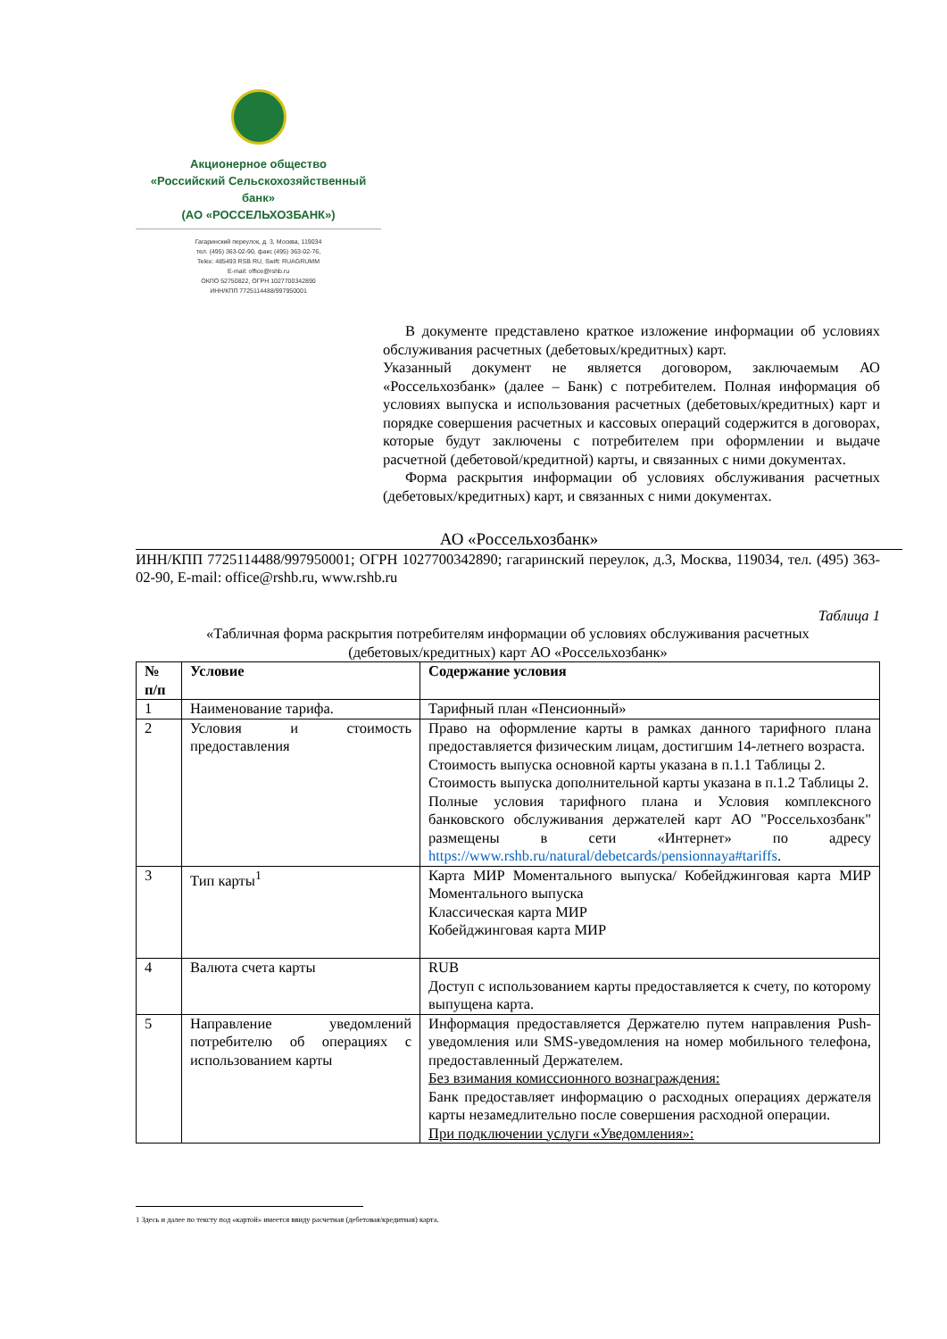Акционерное общество
«Российский Сельскохозяйственный банк»
(АО «РОССЕЛЬХОЗБАНК»)
Гагаринский переулок, д. 3, Москва, 119034
тел. (495) 363-02-90, факс (495) 363-02-76,
Telex: 485493 RSB RU, Swift: RUAGRUMM
E-mail: office@rshb.ru
ОКПО 52750822, ОГРН 1027700342890
ИНН/КПП 7725114488/997950001
В документе представлено краткое изложение информации об условиях обслуживания расчетных (дебетовых/кредитных) карт.
Указанный документ не является договором, заключаемым АО «Россельхозбанк» (далее – Банк) с потребителем. Полная информация об условиях выпуска и использования расчетных (дебетовых/кредитных) карт и порядке совершения расчетных и кассовых операций содержится в договорах, которые будут заключены с потребителем при оформлении и выдаче расчетной (дебетовой/кредитной) карты, и связанных с ними документах.
Форма раскрытия информации об условиях обслуживания расчетных (дебетовых/кредитных) карт, и связанных с ними документах.
АО «Россельхозбанк»
ИНН/КПП 7725114488/997950001; ОГРН 1027700342890; гагаринский переулок, д.3, Москва, 119034, тел. (495) 363-02-90, E-mail: office@rshb.ru, www.rshb.ru
Таблица 1
«Табличная форма раскрытия потребителям информации об условиях обслуживания расчетных (дебетовых/кредитных) карт АО «Россельхозбанк»
| № п/п | Условие | Содержание условия |
| --- | --- | --- |
| 1 | Наименование тарифа. | Тарифный план «Пенсионный» |
| 2 | Условия и стоимость предоставления | Право на оформление карты в рамках данного тарифного плана предоставляется физическим лицам, достигшим 14-летнего возраста. Стоимость выпуска основной карты указана в п.1.1 Таблицы 2. Стоимость выпуска дополнительной карты указана в п.1.2 Таблицы 2. Полные условия тарифного плана и Условия комплексного банковского обслуживания держателей карт АО "Россельхозбанк" размещены в сети «Интернет» по адресу https://www.rshb.ru/natural/debetcards/pensionnaya#tariffs . |
| 3 | Тип карты<sup>1</sup> | Карта МИР Моментального выпуска/ Кобейджинговая карта МИР Моментального выпуска Классическая карта МИР Кобейджинговая карта МИР |
| 4 | Валюта счета карты | RUB Доступ с использованием карты предоставляется к счету, по которому выпущена карта. |
| 5 | Направление уведомлений потребителю об операциях с использованием карты | Информация предоставляется Держателю путем направления Push-уведомления или SMS-уведомления на номер мобильного телефона, предоставленный Держателем. Без взимания комиссионного вознаграждения: Банк предоставляет информацию о расходных операциях держателя карты незамедлительно после совершения расходной операции. При подключении услуги «Уведомления»: |
1 Здесь и далее по тексту под «картой» имеется ввиду расчетная (дебетовая/кредитная) карта.